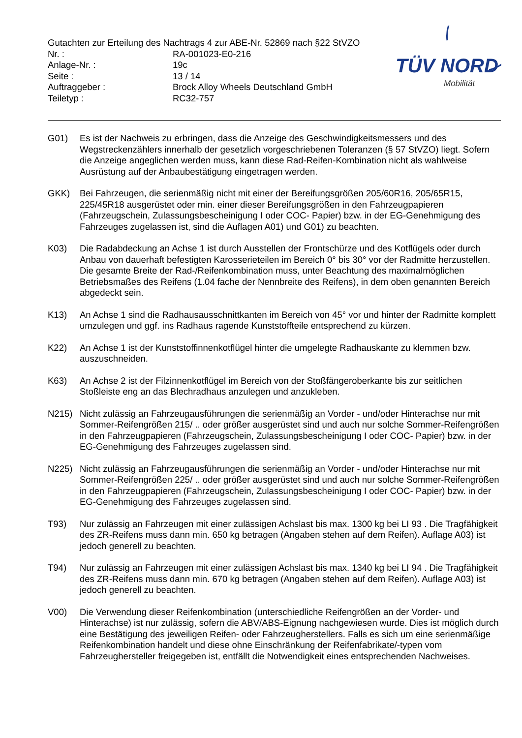Gutachten zur Erteilung des Nachtrags 4 zur ABE-Nr. 52869 nach §22 StVZO
Nr. : RA-001023-E0-216
Anlage-Nr. : 19c
Seite : 13 / 14
Auftraggeber : Brock Alloy Wheels Deutschland GmbH
Teiletyp : RC32-757
TÜV NORD
Mobilität
G01) Es ist der Nachweis zu erbringen, dass die Anzeige des Geschwindigkeitsmessers und des Wegstreckenzählers innerhalb der gesetzlich vorgeschriebenen Toleranzen (§ 57 StVZO) liegt. Sofern die Anzeige angeglichen werden muss, kann diese Rad-Reifen-Kombination nicht als wahlweise Ausrüstung auf der Anbaubestätigung eingetragen werden.
GKK) Bei Fahrzeugen, die serienmäßig nicht mit einer der Bereifungsgrößen 205/60R16, 205/65R15, 225/45R18 ausgerüstet oder min. einer dieser Bereifungsgrößen in den Fahrzeugpapieren (Fahrzeugschein, Zulassungsbescheinigung I oder COC- Papier) bzw. in der EG-Genehmigung des Fahrzeuges zugelassen ist, sind die Auflagen A01) und G01) zu beachten.
K03) Die Radabdeckung an Achse 1 ist durch Ausstellen der Frontschürze und des Kotflügels oder durch Anbau von dauerhaft befestigten Karosserieteilen im Bereich 0° bis 30° vor der Radmitte herzustellen.
Die gesamte Breite der Rad-/Reifenkombination muss, unter Beachtung des maximalmöglichen Betriebsmaßes des Reifens (1.04 fache der Nennbreite des Reifens), in dem oben genannten Bereich abgedeckt sein.
K13) An Achse 1 sind die Radhausausschnittkanten im Bereich von 45° vor und hinter der Radmitte komplett umzulegen und ggf. ins Radhaus ragende Kunststoffteile entsprechend zu kürzen.
K22) An Achse 1 ist der Kunststoffinnenkotflügel hinter die umgelegte Radhauskante zu klemmen bzw. auszuschneiden.
K63) An Achse 2 ist der Filzinnenkotflügel im Bereich von der Stoßfängeroberkante bis zur seitlichen Stoßleiste eng an das Blechradhaus anzulegen und anzukleben.
N215) Nicht zulässig an Fahrzeugausführungen die serienmäßig an Vorder - und/oder Hinterachse nur mit Sommer-Reifengrößen 215/ .. oder größer ausgerüstet sind und auch nur solche Sommer-Reifengrößen in den Fahrzeugpapieren (Fahrzeugschein, Zulassungsbescheinigung I oder COC- Papier) bzw. in der EG-Genehmigung des Fahrzeuges zugelassen sind.
N225) Nicht zulässig an Fahrzeugausführungen die serienmäßig an Vorder - und/oder Hinterachse nur mit Sommer-Reifengrößen 225/ .. oder größer ausgerüstet sind und auch nur solche Sommer-Reifengrößen in den Fahrzeugpapieren (Fahrzeugschein, Zulassungsbescheinigung I oder COC- Papier) bzw. in der EG-Genehmigung des Fahrzeuges zugelassen sind.
T93) Nur zulässig an Fahrzeugen mit einer zulässigen Achslast bis max. 1300 kg bei LI 93 . Die Tragfähigkeit des ZR-Reifens muss dann min. 650 kg betragen (Angaben stehen auf dem Reifen). Auflage A03) ist jedoch generell zu beachten.
T94) Nur zulässig an Fahrzeugen mit einer zulässigen Achslast bis max. 1340 kg bei LI 94 . Die Tragfähigkeit des ZR-Reifens muss dann min. 670 kg betragen (Angaben stehen auf dem Reifen). Auflage A03) ist jedoch generell zu beachten.
V00) Die Verwendung dieser Reifenkombination (unterschiedliche Reifengrößen an der Vorder- und Hinterachse) ist nur zulässig, sofern die ABV/ABS-Eignung nachgewiesen wurde. Dies ist möglich durch eine Bestätigung des jeweiligen Reifen- oder Fahrzeugherstellers. Falls es sich um eine serienmäßige Reifenkombination handelt und diese ohne Einschränkung der Reifenfabrikate/-typen vom Fahrzeughersteller freigegeben ist, entfällt die Notwendigkeit eines entsprechenden Nachweises.